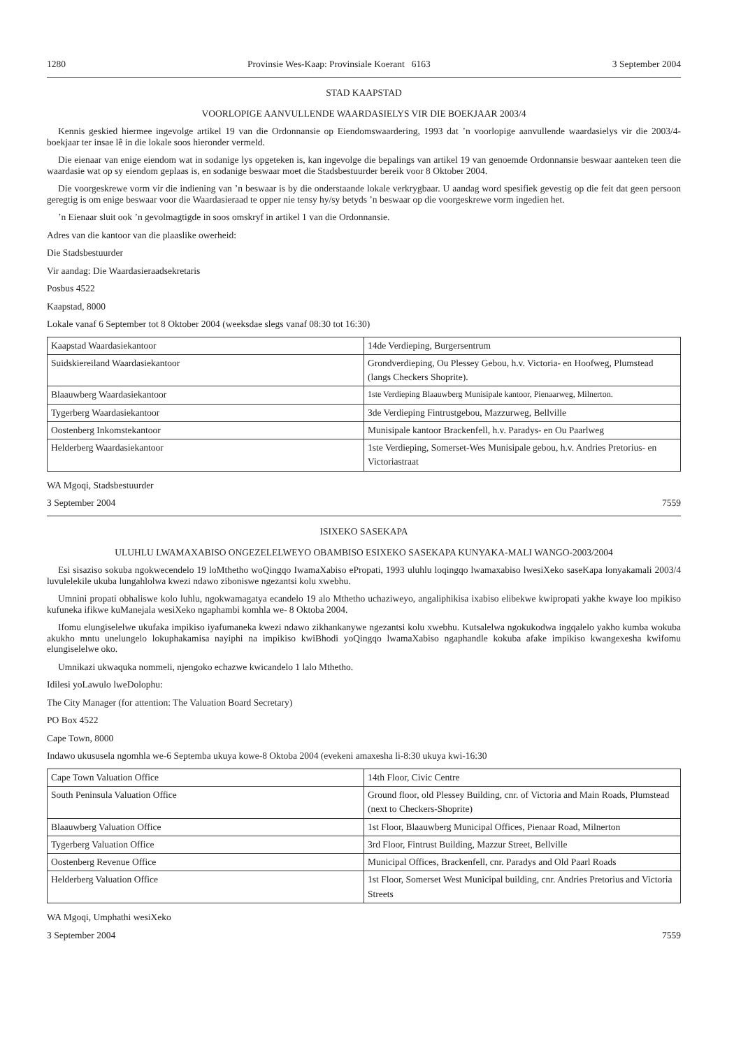1280 Provinsie Wes-Kaap: Provinsiale Koerant 6163 3 September 2004
STAD KAAPSTAD
VOORLOPIGE AANVULLENDE WAARDASIELYS VIR DIE BOEKJAAR 2003/4
Kennis geskied hiermee ingevolge artikel 19 van die Ordonnansie op Eiendomswaardering, 1993 dat ’n voorlopige aanvullende waardasielys vir die 2003/4-boekjaar ter insae lê in die lokale soos hieronder vermeld.
Die eienaar van enige eiendom wat in sodanige lys opgeteken is, kan ingevolge die bepalings van artikel 19 van genoemde Ordonnansie beswaar aanteken teen die waardasie wat op sy eiendom geplaas is, en sodanige beswaar moet die Stadsbestuurder bereik voor 8 Oktober 2004.
Die voorgeskrewe vorm vir die indiening van ’n beswaar is by die onderstaande lokale verkrygbaar. U aandag word spesifiek gevestig op die feit dat geen persoon geregtig is om enige beswaar voor die Waardasieraad te opper nie tensy hy/sy betyds ’n beswaar op die voorgeskrewe vorm ingedien het.
’n Eienaar sluit ook ’n gevolmagtigde in soos omskryf in artikel 1 van die Ordonnansie.
Adres van die kantoor van die plaaslike owerheid:
Die Stadsbestuurder
Vir aandag: Die Waardasieraadsekretaris
Posbus 4522
Kaapstad, 8000
Lokale vanaf 6 September tot 8 Oktober 2004 (weeksdae slegs vanaf 08:30 tot 16:30)
| Kaapstad Waardasiekantoor | 14de Verdieping, Burgersentrum |
| Suidskiereiland Waardasiekantoor | Grondverdieping, Ou Plessey Gebou, h.v. Victoria- en Hoofweg, Plumstead (langs Checkers Shoprite). |
| Blaauwberg Waardasiekantoor | 1ste Verdieping Blaauwberg Munisipale kantoor, Pienaarweg, Milnerton. |
| Tygerberg Waardasiekantoor | 3de Verdieping Fintrustgebou, Mazzurweg, Bellville |
| Oostenberg Inkomstekantoor | Munisipale kantoor Brackenfell, h.v. Paradys- en Ou Paarlweg |
| Helderberg Waardasiekantoor | 1ste Verdieping, Somerset-Wes Munisipale gebou, h.v. Andries Pretorius- en Victoriastraat |
WA Mgoqi, Stadsbestuurder
3 September 2004 7559
ISIXEKO SASEKAPA
ULUHLU LWAMAXABISO ONGEZELELWEYO OBAMBISO ESIXEKO SASEKAPA KUNYAKA-MALI WANGO-2003/2004
Esi sisaziso sokuba ngokwecendelo 19 loMthetho woQingqo IwamaXabiso ePropati, 1993 uluhlu loqingqo lwamaxabiso lwesiXeko saseKapa lonyakamali 2003/4 luvulelekile ukuba lungahlolwa kwezi ndawo ziboniswe ngezantsi kolu xwebhu.
Umnini propati obhaliswe kolo luhlu, ngokwamagatya ecandelo 19 alo Mthetho uchaziweyo, angaliphikisa ixabiso elibekwe kwipropati yakhe kwaye loo mpikiso kufuneka ifikwe kuManejala wesiXeko ngaphambi komhla we- 8 Oktoba 2004.
Ifomu elungiselelwe ukufaka impikiso iyafumaneka kwezi ndawo zikhankanywe ngezantsi kolu xwebhu. Kutsalelwa ngokukodwa ingqalelo yakho kumba wokuba akukho mntu unelungelo lokuphakamisa nayiphi na impikiso kwiBhodi yoQingqo lwamaXabiso ngaphandle kokuba afake impikiso kwangexesha kwifomu elungiselelwe oko.
Umnikazi ukwaquka nommeli, njengoko echazwe kwicandelo 1 lalo Mthetho.
Idilesi yoLawulo lweDolophu:
The City Manager (for attention: The Valuation Board Secretary)
PO Box 4522
Cape Town, 8000
Indawo ukususela ngomhla we-6 Septemba ukuya kowe-8 Oktoba 2004 (evekeni amaxesha li-8:30 ukuya kwi-16:30
| Cape Town Valuation Office | 14th Floor, Civic Centre |
| South Peninsula Valuation Office | Ground floor, old Plessey Building, cnr. of Victoria and Main Roads, Plumstead (next to Checkers-Shoprite) |
| Blaauwberg Valuation Office | 1st Floor, Blaauwberg Municipal Offices, Pienaar Road, Milnerton |
| Tygerberg Valuation Office | 3rd Floor, Fintrust Building, Mazzur Street, Bellville |
| Oostenberg Revenue Office | Municipal Offices, Brackenfell, cnr. Paradys and Old Paarl Roads |
| Helderberg Valuation Office | 1st Floor, Somerset West Municipal building, cnr. Andries Pretorius and Victoria Streets |
WA Mgoqi, Umphathi wesiXeko
3 September 2004 7559